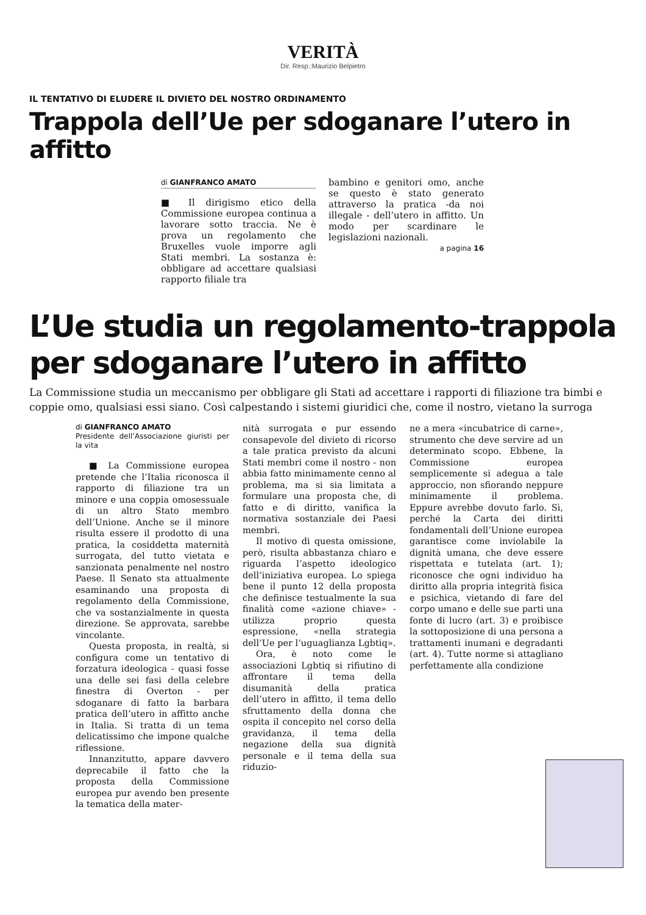VERITÀ
Dir. Resp.:Maurizio Belpietro
IL TENTATIVO DI ELUDERE IL DIVIETO DEL NOSTRO ORDINAMENTO
Trappola dell’Ue per sdoganare l’utero in affitto
di GIANFRANCO AMATO
■ Il dirigismo etico della Commissione europea continua a lavorare sotto traccia. Ne è prova un regolamento che Bruxelles vuole imporre agli Stati membri. La sostanza è: obbligare ad accettare qualsiasi rapporto filiale tra
bambino e genitori omo, anche se questo è stato generato attraverso la pratica -da noi illegale - dell’utero in affitto. Un modo per scardinare le legislazioni nazionali.
a pagina 16
L’Ue studia un regolamento-trappola
per sdoganare l’utero in affitto
La Commissione studia un meccanismo per obbligare gli Stati ad accettare i rapporti di filiazione tra bimbi e coppie omo, qualsiasi essi siano. Così calpestando i sistemi giuridici che, come il nostro, vietano la surroga
di GIANFRANCO AMATO
Presidente dell’Associazione giuristi per la vita
■ La Commissione europea pretende che l’Italia riconosca il rapporto di filiazione tra un minore e una coppia omosessuale di un altro Stato membro dell’Unione. Anche se il minore risulta essere il prodotto di una pratica, la cosiddetta maternità surrogata, del tutto vietata e sanzionata penalmente nel nostro Paese. Il Senato sta attualmente esaminando una proposta di regolamento della Commissione, che va sostanzialmente in questa direzione. Se approvata, sarebbe vincolante.
Questa proposta, in realtà, si configura come un tentativo di forzatura ideologica - quasi fosse una delle sei fasi della celebre finestra di Overton - per sdoganare di fatto la barbara pratica dell’utero in affitto anche in Italia. Si tratta di un tema delicatissimo che impone qualche riflessione.
Innanzitutto, appare davvero deprecabile il fatto che la proposta della Commissione europea pur avendo ben presente la tematica della mater-
nità surrogata e pur essendo consapevole del divieto di ricorso a tale pratica previsto da alcuni Stati membri come il nostro - non abbia fatto minimamente cenno al problema, ma si sia limitata a formulare una proposta che, di fatto e di diritto, vanifica la normativa sostanziale dei Paesi membri.
Il motivo di questa omissione, però, risulta abbastanza chiaro e riguarda l’aspetto ideologico dell’iniziativa europea. Lo spiega bene il punto 12 della proposta che definisce testualmente la sua finalità come «azione chiave» - utilizza proprio questa espressione, «nella strategia dell’Ue per l’uguaglianza Lgbtiq».
Ora, è noto come le associazioni Lgbtiq si rifiutino di affrontare il tema della disumanità della pratica dell’utero in affitto, il tema dello sfruttamento della donna che ospita il concepito nel corso della gravidanza, il tema della negazione della sua dignità personale e il tema della sua riduzio-
ne a mera «incubatrice di carne», strumento che deve servire ad un determinato scopo. Ebbene, la Commissione europea semplicemente si adegua a tale approccio, non sfiorando neppure minimamente il problema. Eppure avrebbe dovuto farlo. Sì, perché la Carta dei diritti fondamentali dell’Unione europea garantisce come inviolabile la dignità umana, che deve essere rispettata e tutelata (art. 1); riconosce che ogni individuo ha diritto alla propria integrità fisica e psichica, vietando di fare del corpo umano e delle sue parti una fonte di lucro (art. 3) e proibisce la sottoposizione di una persona a trattamenti inumani e degradanti (art. 4). Tutte norme si attagliano perfettamente alla condizione